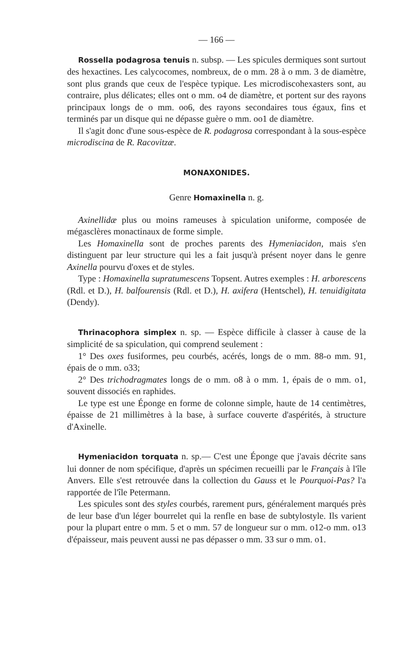— 166 —
Rossella podagrosa tenuis n. subsp. — Les spicules dermiques sont surtout des hexactines. Les calycocomes, nombreux, de o mm. 28 à o mm. 3 de diamètre, sont plus grands que ceux de l'espèce typique. Les microdiscohexasters sont, au contraire, plus délicates; elles ont o mm. o4 de diamètre, et portent sur des rayons principaux longs de o mm. oo6, des rayons secondaires tous égaux, fins et terminés par un disque qui ne dépasse guère o mm. oo1 de diamètre.
Il s'agit donc d'une sous-espèce de R. podagrosa correspondant à la sous-espèce microdiscina de R. Racovitzæ.
MONAXONIDES.
Genre Homaxinella n. g.
Axinellidæ plus ou moins rameuses à spiculation uniforme, composée de mégasclères monactinaux de forme simple.
Les Homaxinella sont de proches parents des Hymeniacidon, mais s'en distinguent par leur structure qui les a fait jusqu'à présent noyer dans le genre Axinella pourvu d'oxes et de styles.
Type : Homaxinella supratumescens Topsent. Autres exemples : H. arborescens (Rdl. et D.), H. balfourensis (Rdl. et D.), H. axifera (Hentschel), H. tenuidigitata (Dendy).
Thrinacophora simplex n. sp. — Espèce difficile à classer à cause de la simplicité de sa spiculation, qui comprend seulement :
1° Des oxes fusiformes, peu courbés, acérés, longs de o mm. 88-o mm. 91, épais de o mm. o33;
2° Des trichodragmates longs de o mm. o8 à o mm. 1, épais de o mm. o1, souvent dissociés en raphides.
Le type est une Éponge en forme de colonne simple, haute de 14 centimètres, épaisse de 21 millimètres à la base, à surface couverte d'aspérités, à structure d'Axinelle.
Hymeniacidon torquata n. sp.— C'est une Éponge que j'avais décrite sans lui donner de nom spécifique, d'après un spécimen recueilli par le Français à l'île Anvers. Elle s'est retrouvée dans la collection du Gauss et le Pourquoi-Pas? l'a rapportée de l'île Petermann.
Les spicules sont des styles courbés, rarement purs, généralement marqués près de leur base d'un léger bourrelet qui la renfle en base de subtylostyle. Ils varient pour la plupart entre o mm. 5 et o mm. 57 de longueur sur o mm. o12-o mm. o13 d'épaisseur, mais peuvent aussi ne pas dépasser o mm. 33 sur o mm. o1.